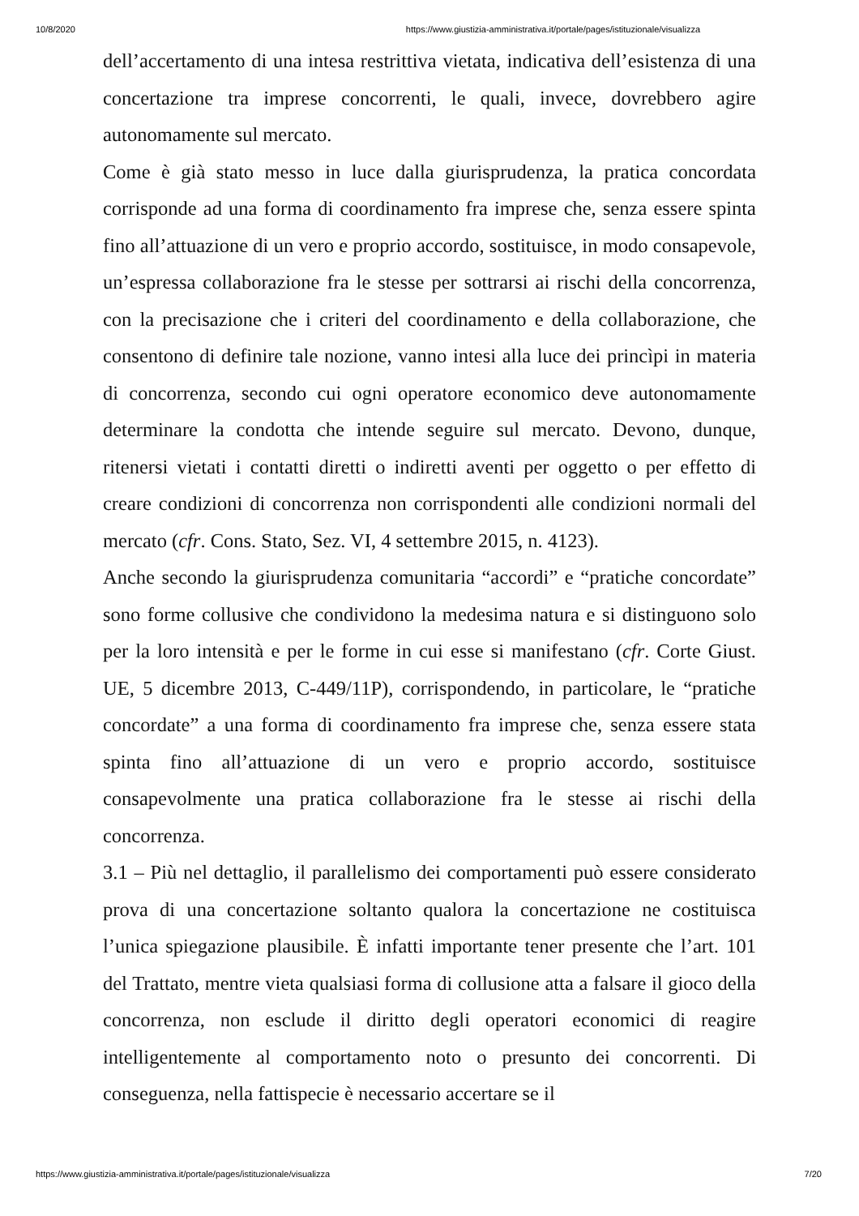10/8/2020 https://www.giustizia-amministrativa.it/portale/pages/istituzionale/visualizza
dell’accertamento di una intesa restrittiva vietata, indicativa dell’esistenza di una concertazione tra imprese concorrenti, le quali, invece, dovrebbero agire autonomamente sul mercato.
Come è già stato messo in luce dalla giurisprudenza, la pratica concordata corrisponde ad una forma di coordinamento fra imprese che, senza essere spinta fino all’attuazione di un vero e proprio accordo, sostituisce, in modo consapevole, un’espressa collaborazione fra le stesse per sottrarsi ai rischi della concorrenza, con la precisazione che i criteri del coordinamento e della collaborazione, che consentono di definire tale nozione, vanno intesi alla luce dei princìpi in materia di concorrenza, secondo cui ogni operatore economico deve autonomamente determinare la condotta che intende seguire sul mercato. Devono, dunque, ritenersi vietati i contatti diretti o indiretti aventi per oggetto o per effetto di creare condizioni di concorrenza non corrispondenti alle condizioni normali del mercato (cfr. Cons. Stato, Sez. VI, 4 settembre 2015, n. 4123).
Anche secondo la giurisprudenza comunitaria “accordi” e “pratiche concordate” sono forme collusive che condividono la medesima natura e si distinguono solo per la loro intensità e per le forme in cui esse si manifestano (cfr. Corte Giust. UE, 5 dicembre 2013, C-449/11P), corrispondendo, in particolare, le “pratiche concordate” a una forma di coordinamento fra imprese che, senza essere stata spinta fino all’attuazione di un vero e proprio accordo, sostituisce consapevolmente una pratica collaborazione fra le stesse ai rischi della concorrenza.
3.1 – Più nel dettaglio, il parallelismo dei comportamenti può essere considerato prova di una concertazione soltanto qualora la concertazione ne costituisca l’unica spiegazione plausibile. È infatti importante tener presente che l’art. 101 del Trattato, mentre vieta qualsiasi forma di collusione atta a falsare il gioco della concorrenza, non esclude il diritto degli operatori economici di reagire intelligentemente al comportamento noto o presunto dei concorrenti. Di conseguenza, nella fattispecie è necessario accertare se il
https://www.giustizia-amministrativa.it/portale/pages/istituzionale/visualizza 7/20